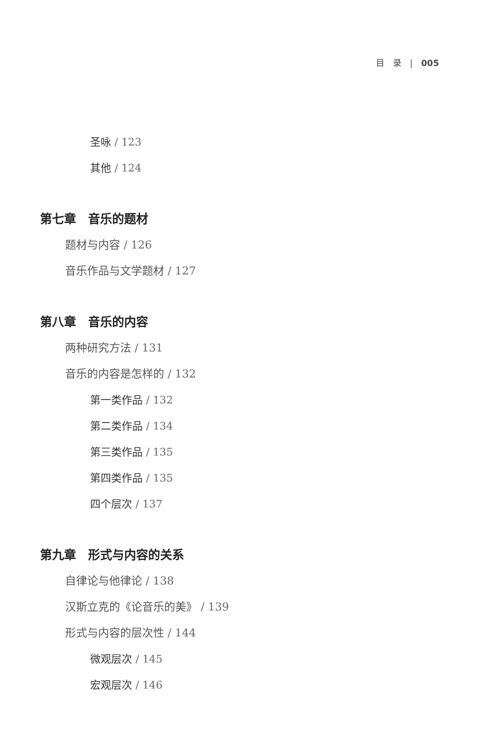目　录　|　005
圣咏 / 123
其他 / 124
第七章　音乐的题材
题材与内容 / 126
音乐作品与文学题材 / 127
第八章　音乐的内容
两种研究方法 / 131
音乐的内容是怎样的 / 132
第一类作品 / 132
第二类作品 / 134
第三类作品 / 135
第四类作品 / 135
四个层次 / 137
第九章　形式与内容的关系
自律论与他律论 / 138
汉斯立克的《论音乐的美》 / 139
形式与内容的层次性 / 144
微观层次 / 145
宏观层次 / 146